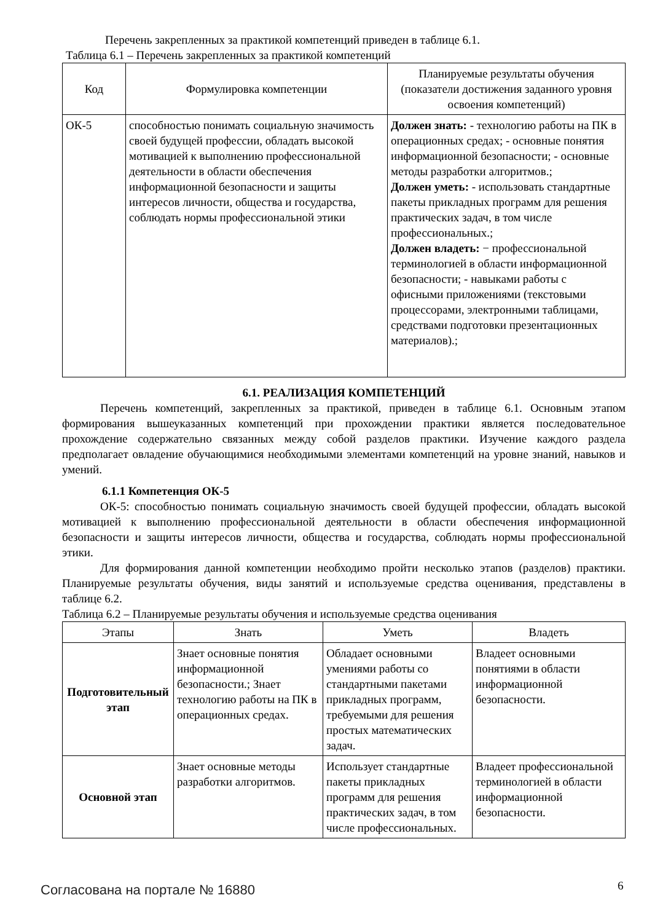Перечень закрепленных за практикой компетенций приведен в таблице 6.1.
Таблица 6.1 – Перечень закрепленных за практикой компетенций
| Код | Формулировка компетенции | Планируемые результаты обучения (показатели достижения заданного уровня освоения компетенций) |
| --- | --- | --- |
| ОК-5 | способностью понимать социальную значимость своей будущей профессии, обладать высокой мотивацией к выполнению профессиональной деятельности в области обеспечения информационной безопасности и защиты интересов личности, общества и государства, соблюдать нормы профессиональной этики | Должен знать: - технологию работы на ПК в операционных средах; - основные понятия информационной безопасности; - основные методы разработки алгоритмов.; Должен уметь: - использовать стандартные пакеты прикладных программ для решения практических задач, в том числе профессиональных.; Должен владеть: − профессиональной терминологией в области информационной безопасности; - навыками работы с офисными приложениями (текстовыми процессорами, электронными таблицами, средствами подготовки презентационных материалов).; |
6.1. РЕАЛИЗАЦИЯ КОМПЕТЕНЦИЙ
Перечень компетенций, закрепленных за практикой, приведен в таблице 6.1. Основным этапом формирования вышеуказанных компетенций при прохождении практики является последовательное прохождение содержательно связанных между собой разделов практики. Изучение каждого раздела предполагает овладение обучающимися необходимыми элементами компетенций на уровне знаний, навыков и умений.
6.1.1 Компетенция ОК-5
ОК-5: способностью понимать социальную значимость своей будущей профессии, обладать высокой мотивацией к выполнению профессиональной деятельности в области обеспечения информационной безопасности и защиты интересов личности, общества и государства, соблюдать нормы профессиональной этики.
Для формирования данной компетенции необходимо пройти несколько этапов (разделов) практики. Планируемые результаты обучения, виды занятий и используемые средства оценивания, представлены в таблице 6.2.
Таблица 6.2 – Планируемые результаты обучения и используемые средства оценивания
| Этапы | Знать | Уметь | Владеть |
| --- | --- | --- | --- |
| Подготовительный этап | Знает основные понятия информационной безопасности.; Знает технологию работы на ПК в операционных средах. | Обладает основными умениями работы со стандартными пакетами прикладных программ, требуемыми для решения простых математических задач. | Владеет основными понятиями в области информационной безопасности. |
| Основной этап | Знает основные методы разработки алгоритмов. | Использует стандартные пакеты прикладных программ для решения практических задач, в том числе профессиональных. | Владеет профессиональной терминологией в области информационной безопасности. |
Согласована на портале № 16880 6